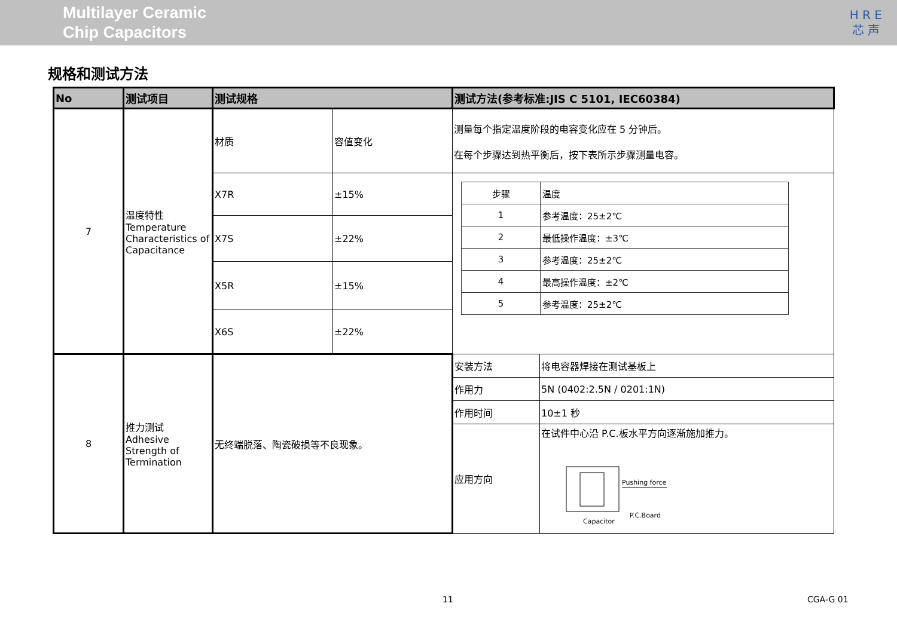Multilayer Ceramic
Chip Capacitors
H R E
芯 声
规格和测试方法
| No | 测试项目 | 测试规格 | | 测试方法(参考标准:JIS C 5101, IEC60384) | |
| --- | --- | --- | --- | --- | --- |
| 7 | 温度特性 Temperature Characteristics of Capacitance | 材质 | 容值变化 | 测量每个指定温度阶段的电容变化应在 5 分钟后。 在每个步骤达到热平衡后，按下表所示步骤测量电容。 | |
| | | X7R | ±15% | / 步骤 / 温度 / / 1 / 参考温度：25±2℃ / / 2 / 最低操作温度：±3℃ / / 3 / 参考温度：25±2℃ / / 4 / 最高操作温度：±2℃ / / 5 / 参考温度：25±2℃ / | |
| | | X7S | ±22% | | |
| | | X5R | ±15% | | |
| | | X6S | ±22% | | |
| 8 | 推力测试 Adhesive Strength of Termination | 无终端脱落、陶瓷破损等不良现象。 | | 安装方法 | 将电容器焊接在测试基板上 |
| | | | | 作用力 | 5N (0402:2.5N / 0201:1N) |
| | | | | 作用时间 | 10±1 秒 |
| | | | | 应用方向 | 在试件中心沿 P.C.板水平方向逐渐施加推力。 Pushing force P.C.Board Capacitor |
11 CGA-G 01